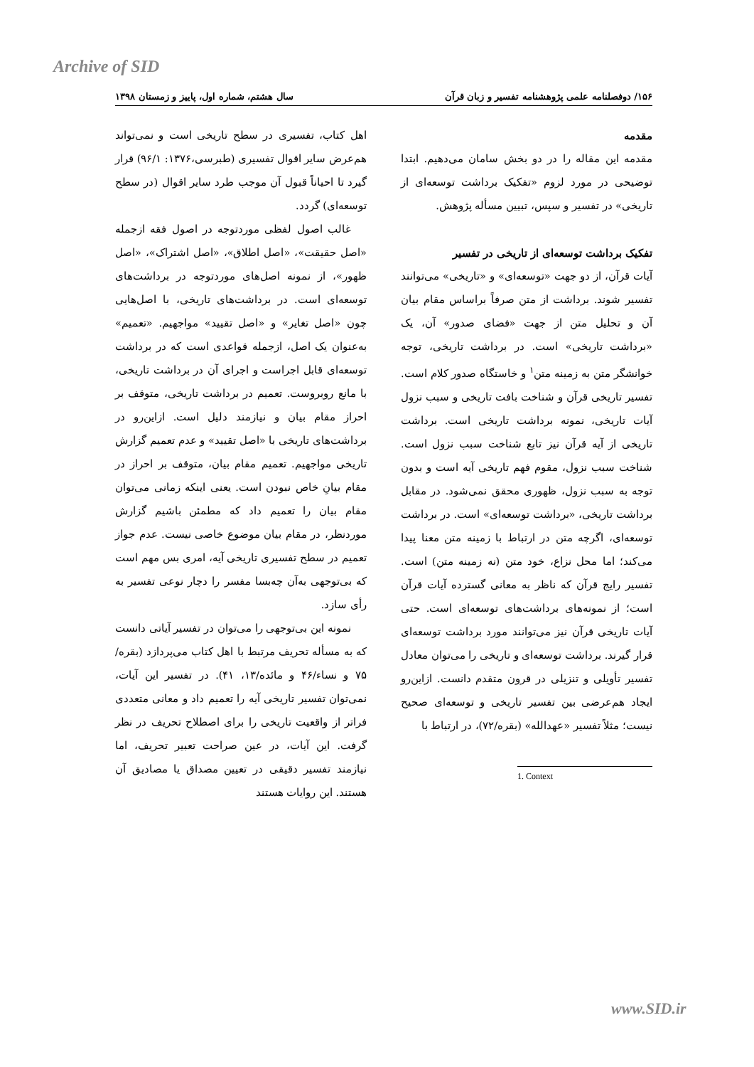Archive of SID
۱۵۶/ دوفصلنامه علمی پژوهشنامه تفسیر و زبان قرآن سال هشتم، شماره اول، پاییز و زمستان ۱۳۹۸
مقدمه
مقدمه این مقاله را در دو بخش سامان می‌دهیم. ابتدا توضیحی در مورد لزوم «تفکیک برداشت توسعه‌ای از تاریخی» در تفسیر و سپس، تبیین مسأله پژوهش.
تفکیک برداشت توسعه‌ای از تاریخی در تفسیر
آیات قرآن، از دو جهت «توسعه‌ای» و «تاریخی» می‌توانند تفسیر شوند. برداشت از متن صرفاً براساس مقام بیان آن و تحلیل متن از جهت «فضای صدور» آن، یک «برداشت تاریخی» است. در برداشت تاریخی، توجه خوانشگر متن به زمینه متن<sup>۱</sup> و خاستگاه صدور کلام است. تفسیر تاریخی قرآن و شناخت بافت تاریخی و سبب نزول آیات تاریخی، نمونه برداشت تاریخی است. برداشت تاریخی از آیه قرآن نیز تابع شناخت سبب نزول است. شناخت سبب نزول، مقوم فهم تاریخی آیه است و بدون توجه به سبب نزول، ظهوری محقق نمی‌شود. در مقابل برداشت تاریخی، «برداشت توسعه‌ای» است. در برداشت توسعه‌ای، اگرچه متن در ارتباط با زمینه متن معنا پیدا می‌کند؛ اما محل نزاع، خود متن (نه زمینه متن) است. تفسیر رایج قرآن که ناظر به معانی گسترده آیات قرآن است؛ از نمونه‌های برداشت‌های توسعه‌ای است. حتی آیات تاریخی قرآن نیز می‌توانند مورد برداشت توسعه‌ای قرار گیرند. برداشت توسعه‌ای و تاریخی را می‌توان معادل تفسیر تأویلی و تنزیلی در قرون متقدم دانست. ازاین‌رو ایجاد هم‌عرضی بین تفسیر تاریخی و توسعه‌ای صحیح نیست؛ مثلاً تفسیر «عهدالله» (بقره/۷۲)، در ارتباط با
1. Context
اهل کتاب، تفسیری در سطح تاریخی است و نمی‌تواند هم‌عرض سایر اقوال تفسیری (طبرسی،۱۳۷۶: ۹۶/۱) قرار گیرد تا احیاناً قبول آن موجب طرد سایر اقوال (در سطح توسعه‌ای) گردد.
غالب اصول لفظی موردتوجه در اصول فقه ازجمله «اصل حقیقت»، «اصل اطلاق»، «اصل اشتراک»، «اصل ظهور»، از نمونه اصل‌های موردتوجه در برداشت‌های توسعه‌ای است. در برداشت‌های تاریخی، با اصل‌هایی چون «اصل تغایر» و «اصل تقیید» مواجهیم. «تعمیم» به‌عنوان یک اصل، ازجمله قواعدی است که در برداشت توسعه‌ای قابل اجراست و اجرای آن در برداشت تاریخی، با مانع روبروست. تعمیم در برداشت تاریخی، متوقف بر احراز مقام بیان و نیازمند دلیل است. ازاین‌رو در برداشت‌های تاریخی با «اصل تقیید» و عدم تعمیم گزارش تاریخی مواجهیم. تعمیم مقام بیان، متوقف بر احراز در مقام بیانِ خاص نبودن است. یعنی اینکه زمانی می‌توان مقام بیان را تعمیم داد که مطمئن باشیم گزارش موردنظر، در مقام بیان موضوع خاصی نیست. عدم جواز تعمیم در سطح تفسیری تاریخی آیه، امری بس مهم است که بی‌توجهی به‌آن چه‌بسا مفسر را دچار نوعی تفسیر به رأی سازد.
نمونه این بی‌توجهی را می‌توان در تفسیر آیاتی دانست که به مسأله تحریف مرتبط با اهل کتاب می‌پردازد (بقره/۷۵ و نساء/۴۶ و مائده/۱۳، ۴۱). در تفسیر این آیات، نمی‌توان تفسیر تاریخی آیه را تعمیم داد و معانی متعددی فراتر از واقعیت تاریخی را برای اصطلاح تحریف در نظر گرفت. این آیات، در عین صراحت تعبیر تحریف، اما نیازمند تفسیر دقیقی در تعیین مصداق یا مصادیق آن هستند. این روایات هستند
www.SID.ir